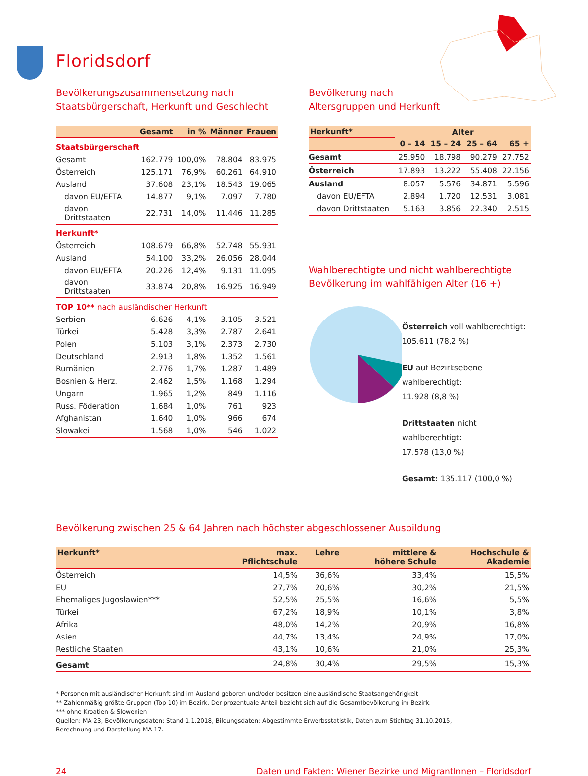Floridsdorf
Bevölkerungszusammensetzung nach Staatsbürgerschaft, Herkunft und Geschlecht
| | Gesamt | in % | Männer | Frauen |
| --- | --- | --- | --- | --- |
| Staatsbürgerschaft | | | | |
| Gesamt | 162.779 | 100,0% | 78.804 | 83.975 |
| Österreich | 125.171 | 76,9% | 60.261 | 64.910 |
| Ausland | 37.608 | 23,1% | 18.543 | 19.065 |
| davon EU/EFTA | 14.877 | 9,1% | 7.097 | 7.780 |
| davon Drittstaaten | 22.731 | 14,0% | 11.446 | 11.285 |
| Herkunft* | | | | |
| Österreich | 108.679 | 66,8% | 52.748 | 55.931 |
| Ausland | 54.100 | 33,2% | 26.056 | 28.044 |
| davon EU/EFTA | 20.226 | 12,4% | 9.131 | 11.095 |
| davon Drittstaaten | 33.874 | 20,8% | 16.925 | 16.949 |
| TOP 10** nach ausländischer Herkunft | | | | |
| Serbien | 6.626 | 4,1% | 3.105 | 3.521 |
| Türkei | 5.428 | 3,3% | 2.787 | 2.641 |
| Polen | 5.103 | 3,1% | 2.373 | 2.730 |
| Deutschland | 2.913 | 1,8% | 1.352 | 1.561 |
| Rumänien | 2.776 | 1,7% | 1.287 | 1.489 |
| Bosnien & Herz. | 2.462 | 1,5% | 1.168 | 1.294 |
| Ungarn | 1.965 | 1,2% | 849 | 1.116 |
| Russ. Föderation | 1.684 | 1,0% | 761 | 923 |
| Afghanistan | 1.640 | 1,0% | 966 | 674 |
| Slowakei | 1.568 | 1,0% | 546 | 1.022 |
Bevölkerung nach
Altersgruppen und Herkunft
| Herkunft* | Alter | | | |
| --- | --- | --- | --- | --- |
| | 0 – 14 | 15 – 24 | 25 – 64 | 65 + |
| Gesamt | 25.950 | 18.798 | 90.279 | 27.752 |
| Österreich | 17.893 | 13.222 | 55.408 | 22.156 |
| Ausland | 8.057 | 5.576 | 34.871 | 5.596 |
| davon EU/EFTA | 2.894 | 1.720 | 12.531 | 3.081 |
| davon Drittstaaten | 5.163 | 3.856 | 22.340 | 2.515 |
Wahlberechtigte und nicht wahlberechtigte Bevölkerung im wahlfähigen Alter (16 +)
Österreich voll wahlberechtigt:
105.611 (78,2 %)
EU auf Bezirksebene wahlberechtigt:
11.928 (8,8 %)
Drittstaaten nicht wahlberechtigt:
17.578 (13,0 %)
Gesamt: 135.117 (100,0 %)
Bevölkerung zwischen 25 & 64 Jahren nach höchster abgeschlossener Ausbildung
| Herkunft* | max. Pflichtschule | Lehre | mittlere & höhere Schule | Hochschule & Akademie |
| --- | --- | --- | --- | --- |
| Österreich | 14,5% | 36,6% | 33,4% | 15,5% |
| EU | 27,7% | 20,6% | 30,2% | 21,5% |
| Ehemaliges Jugoslawien*** | 52,5% | 25,5% | 16,6% | 5,5% |
| Türkei | 67,2% | 18,9% | 10,1% | 3,8% |
| Afrika | 48,0% | 14,2% | 20,9% | 16,8% |
| Asien | 44,7% | 13,4% | 24,9% | 17,0% |
| Restliche Staaten | 43,1% | 10,6% | 21,0% | 25,3% |
| Gesamt | 24,8% | 30,4% | 29,5% | 15,3% |
* Personen mit ausländischer Herkunft sind im Ausland geboren und/oder besitzen eine ausländische Staatsangehörigkeit
** Zahlenmäßig größte Gruppen (Top 10) im Bezirk. Der prozentuale Anteil bezieht sich auf die Gesamtbevölkerung im Bezirk.
*** ohne Kroatien & Slowenien
Quellen: MA 23, Bevölkerungsdaten: Stand 1.1.2018, Bildungsdaten: Abgestimmte Erwerbsstatistik, Daten zum Stichtag 31.10.2015,
Berechnung und Darstellung MA 17.
24 Daten und Fakten: Wiener Bezirke und MigrantInnen – Floridsdorf